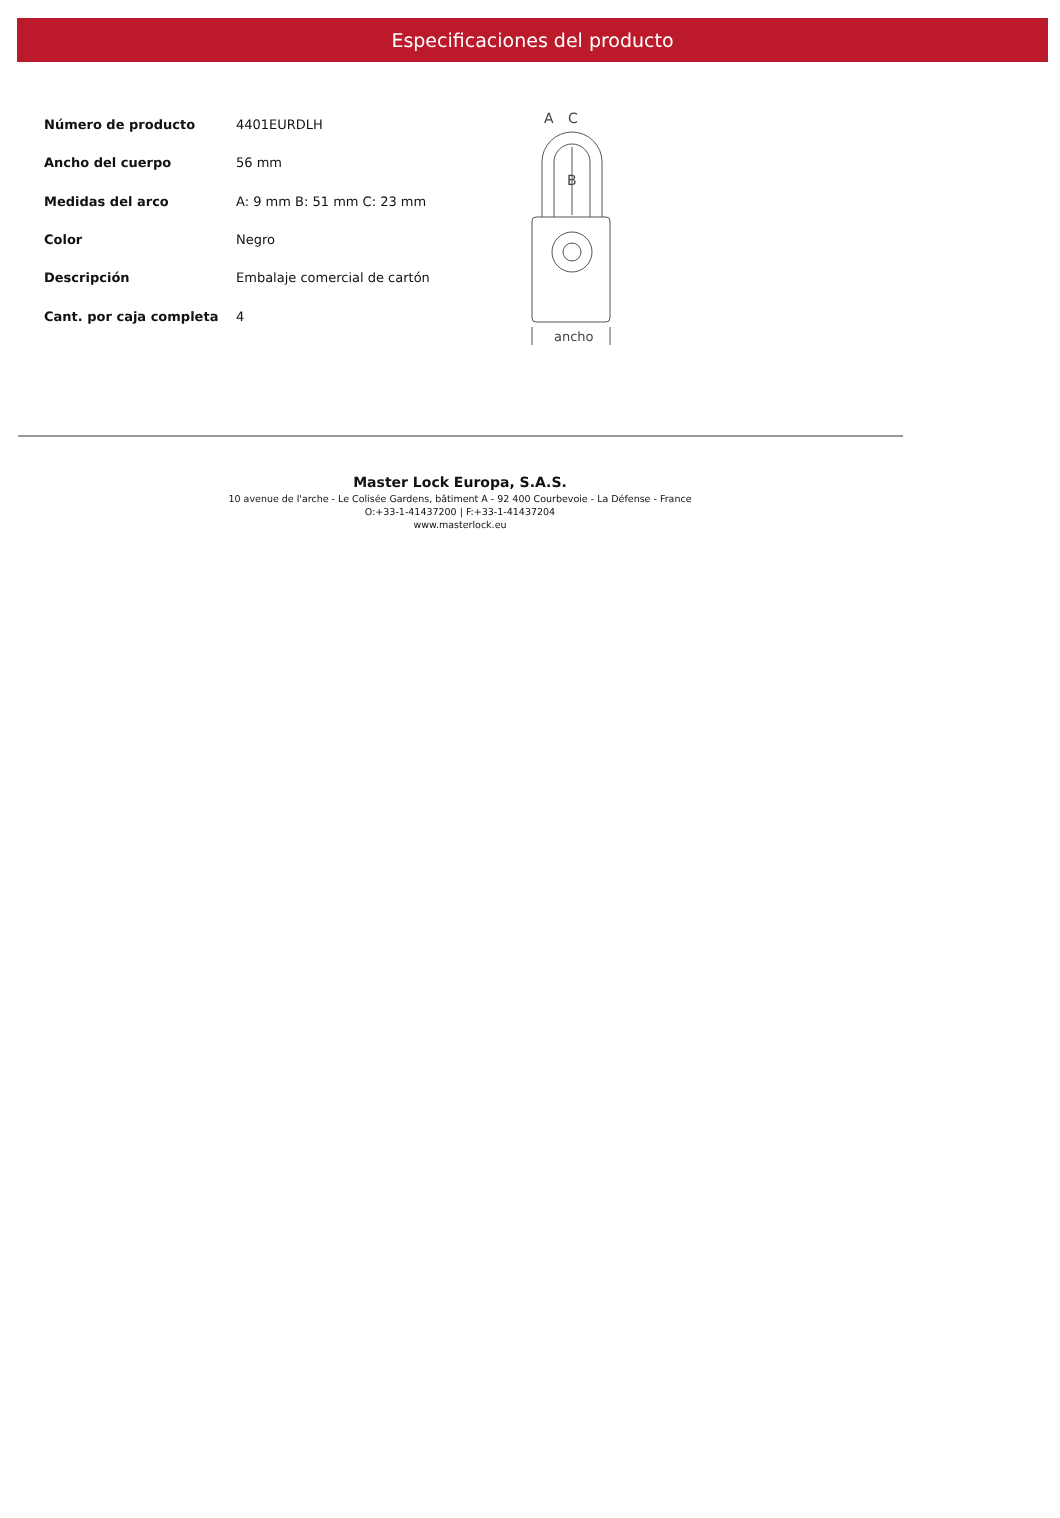Especificaciones del producto
| Número de producto | 4401EURDLH |
| Ancho del cuerpo | 56 mm |
| Medidas del arco | A: 9 mm B: 51 mm C: 23 mm |
| Color | Negro |
| Descripción | Embalaje comercial de cartón |
| Cant. por caja completa | 4 |
A
C
B
ancho
Master Lock Europa, S.A.S.
10 avenue de l'arche - Le Colisée Gardens, bâtiment A - 92 400 Courbevoie - La Défense - France
O:+33-1-41437200 | F:+33-1-41437204
www.masterlock.eu